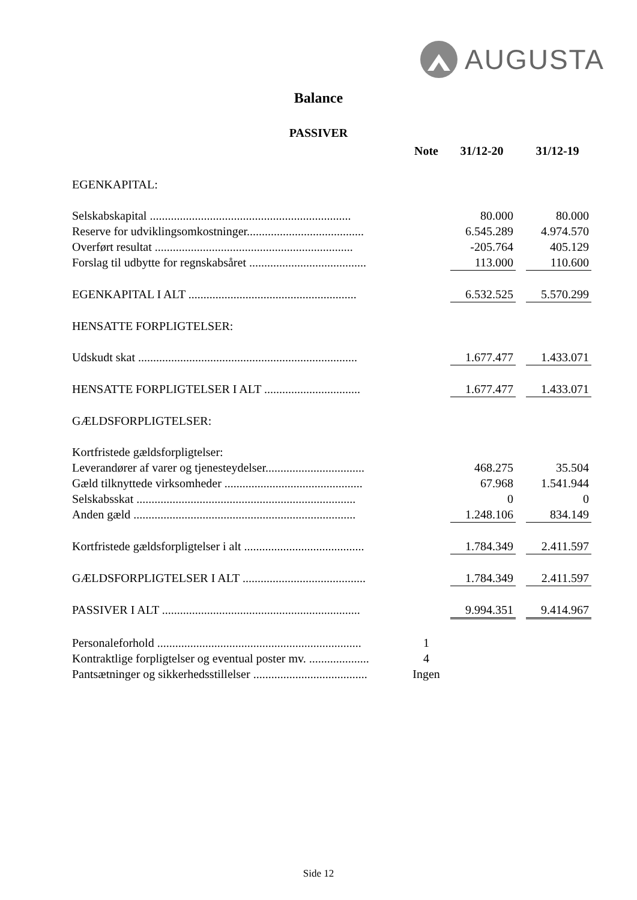AUGUSTA
Balance
PASSIVER
| | Note | 31/12-20 | | 31/12-19 |
| --- | --- | --- | --- | --- |
| EGENKAPITAL: | | | | |
| Selskabskapital ................................................................... | | 80.000 | | 80.000 |
| Reserve for udviklingsomkostninger....................................... | | 6.545.289 | | 4.974.570 |
| Overført resultat .................................................................. | | -205.764 | | 405.129 |
| Forslag til udbytte for regnskabsåret ....................................... | | 113.000 | | 110.600 |
| EGENKAPITAL I ALT ........................................................ | | 6.532.525 | | 5.570.299 |
| HENSATTE FORPLIGTELSER: | | | | |
| Udskudt skat ......................................................................... | | 1.677.477 | | 1.433.071 |
| HENSATTE FORPLIGTELSER I ALT ................................ | | 1.677.477 | | 1.433.071 |
| GÆLDSFORPLIGTELSER: | | | | |
| Kortfristede gældsforpligtelser: | | | | |
| Leverandører af varer og tjenesteydelser................................. | | 468.275 | | 35.504 |
| Gæld tilknyttede virksomheder .............................................. | | 67.968 | | 1.541.944 |
| Selskabsskat ......................................................................... | | 0 | | 0 |
| Anden gæld .......................................................................... | | 1.248.106 | | 834.149 |
| Kortfristede gældsforpligtelser i alt ........................................ | | 1.784.349 | | 2.411.597 |
| GÆLDSFORPLIGTELSER I ALT ......................................... | | 1.784.349 | | 2.411.597 |
| PASSIVER I ALT .................................................................. | | 9.994.351 | | 9.414.967 |
| Personaleforhold .................................................................... | 1 | | | |
| Kontraktlige forpligtelser og eventual poster mv. .................... | 4 | | | |
| Pantsætninger og sikkerhedsstillelser ...................................... | Ingen | | | |
Side 12